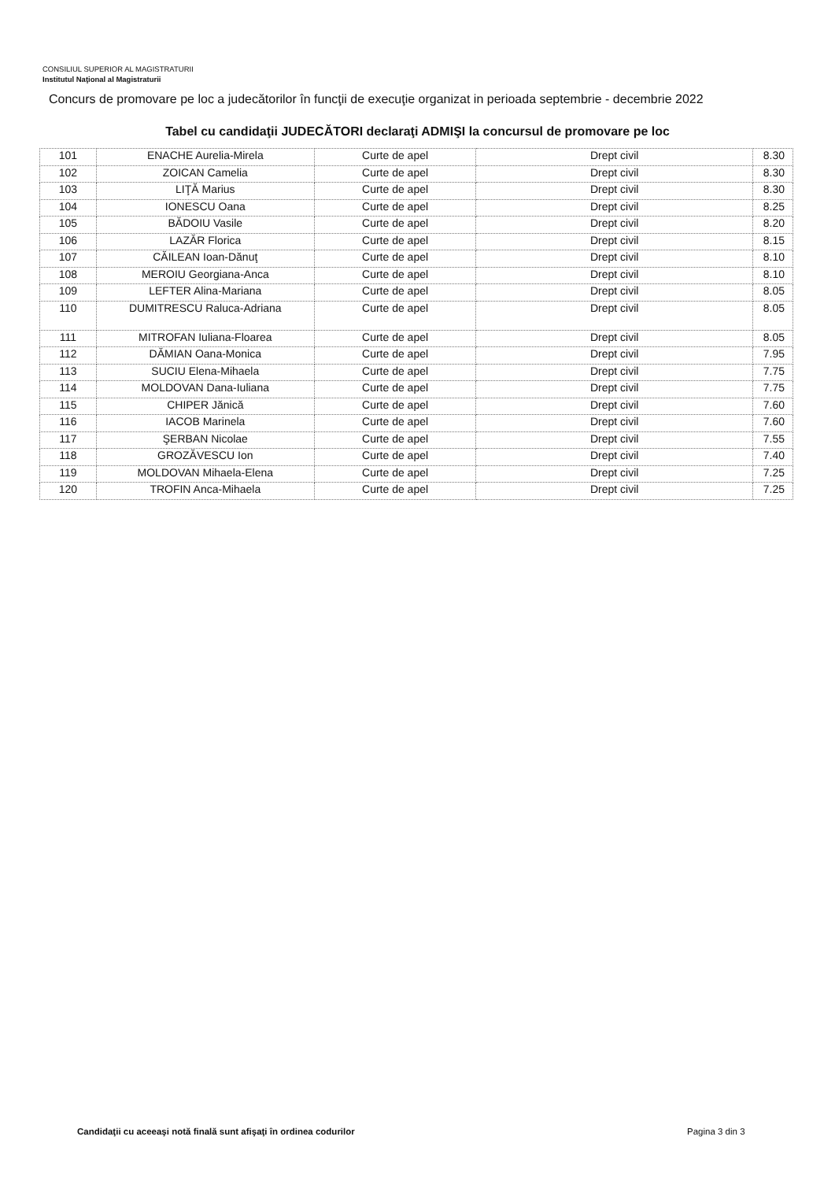CONSILIUL SUPERIOR AL MAGISTRATURII
Institutul Naţional al Magistraturii
Concurs de promovare pe loc a judecătorilor în funcţii de execuţie organizat in perioada septembrie - decembrie 2022
Tabel cu candidaţii JUDECĂTORI declaraţi ADMIŞI la concursul de promovare pe loc
| 101 | ENACHE Aurelia-Mirela | Curte de apel | Drept civil | 8.30 |
| 102 | ZOICAN Camelia | Curte de apel | Drept civil | 8.30 |
| 103 | LIŢĂ Marius | Curte de apel | Drept civil | 8.30 |
| 104 | IONESCU Oana | Curte de apel | Drept civil | 8.25 |
| 105 | BĂDOIU Vasile | Curte de apel | Drept civil | 8.20 |
| 106 | LAZĂR Florica | Curte de apel | Drept civil | 8.15 |
| 107 | CĂILEAN Ioan-Dănuţ | Curte de apel | Drept civil | 8.10 |
| 108 | MEROIU Georgiana-Anca | Curte de apel | Drept civil | 8.10 |
| 109 | LEFTER Alina-Mariana | Curte de apel | Drept civil | 8.05 |
| 110 | DUMITRESCU Raluca-Adriana | Curte de apel | Drept civil | 8.05 |
| 111 | MITROFAN Iuliana-Floarea | Curte de apel | Drept civil | 8.05 |
| 112 | DĂMIAN Oana-Monica | Curte de apel | Drept civil | 7.95 |
| 113 | SUCIU Elena-Mihaela | Curte de apel | Drept civil | 7.75 |
| 114 | MOLDOVAN Dana-Iuliana | Curte de apel | Drept civil | 7.75 |
| 115 | CHIPER Jănică | Curte de apel | Drept civil | 7.60 |
| 116 | IACOB Marinela | Curte de apel | Drept civil | 7.60 |
| 117 | ŞERBAN Nicolae | Curte de apel | Drept civil | 7.55 |
| 118 | GROZĂVESCU Ion | Curte de apel | Drept civil | 7.40 |
| 119 | MOLDOVAN Mihaela-Elena | Curte de apel | Drept civil | 7.25 |
| 120 | TROFIN Anca-Mihaela | Curte de apel | Drept civil | 7.25 |
Candidaţii cu aceeaşi notă finală sunt afişaţi în ordinea codurilor
Pagina 3 din 3